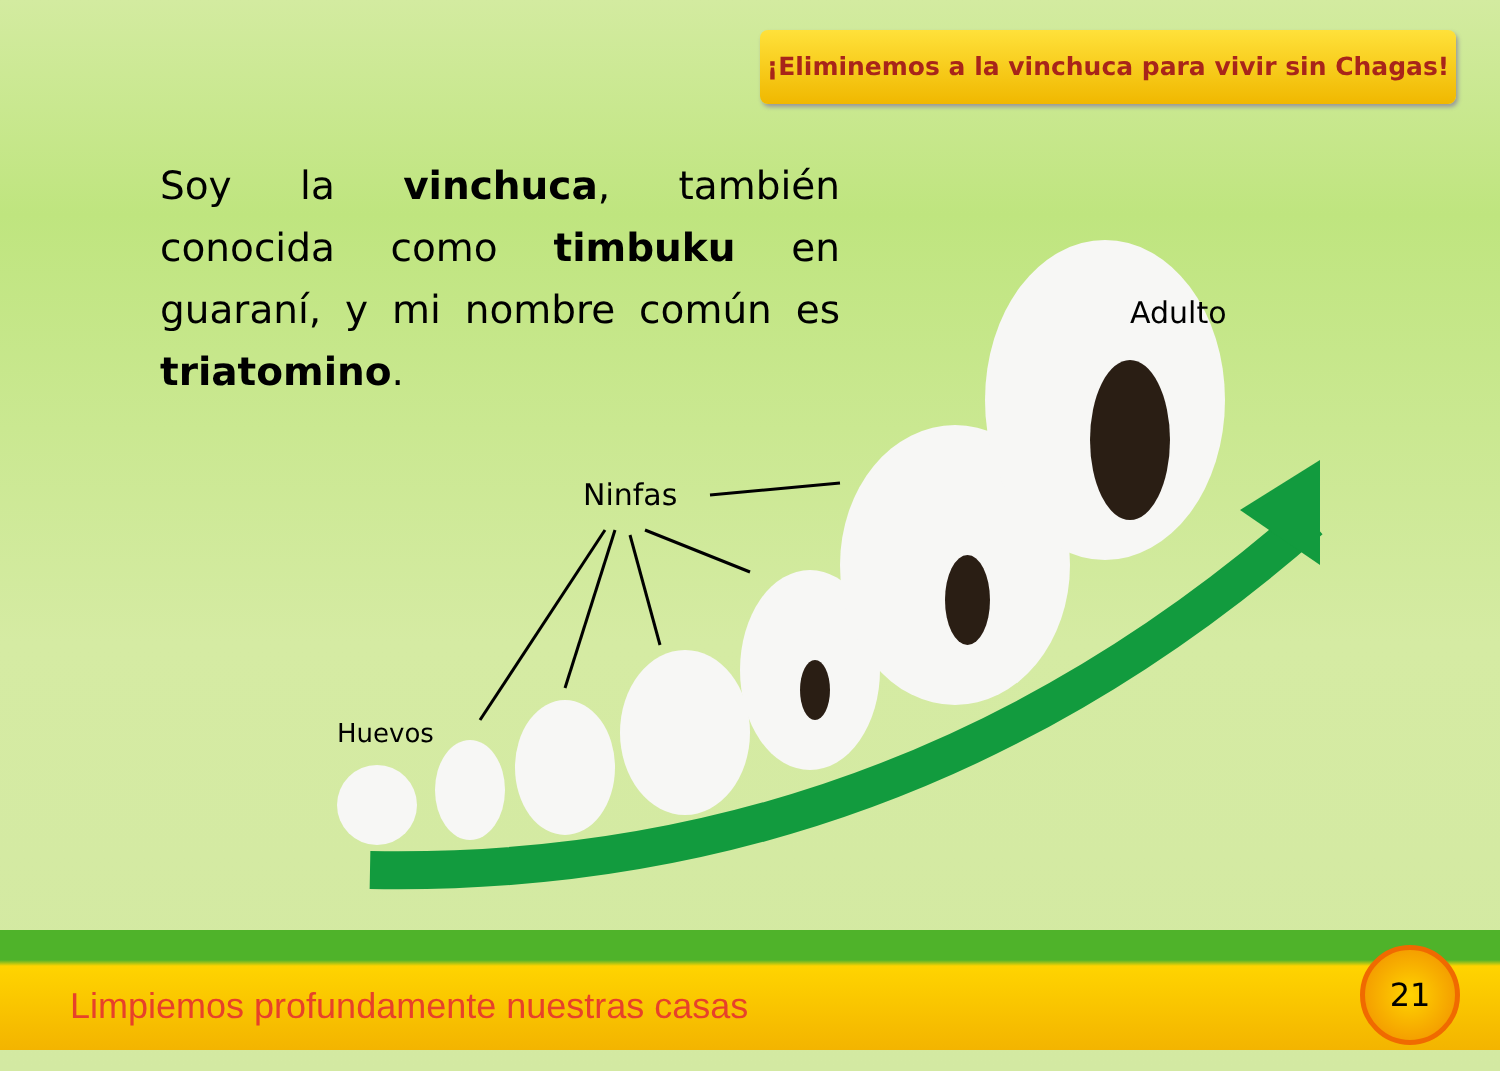¡Eliminemos a la vinchuca para vivir sin Chagas!
Soy la vinchuca, también conocida como timbuku en guaraní, y mi nombre común es triatomino.
Adulto
Ninfas
Huevos
Limpiemos profundamente nuestras casas
21